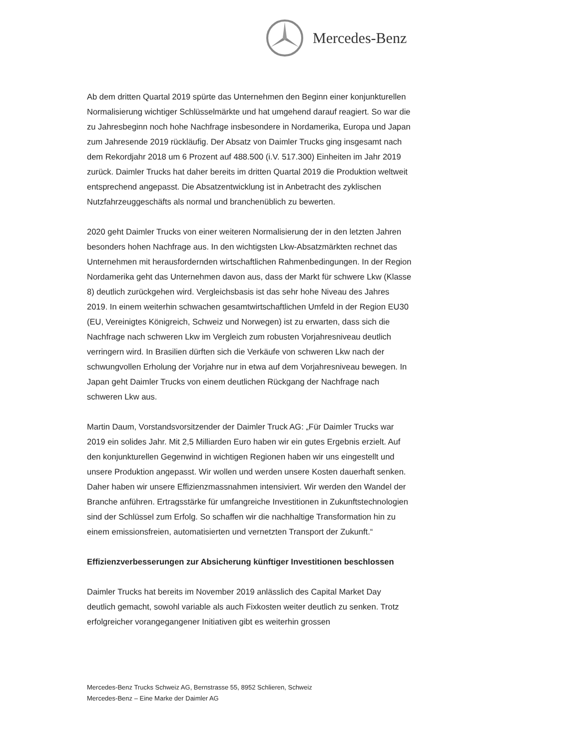Mercedes-Benz
Ab dem dritten Quartal 2019 spürte das Unternehmen den Beginn einer konjunkturellen Normalisierung wichtiger Schlüsselmärkte und hat umgehend darauf reagiert. So war die zu Jahresbeginn noch hohe Nachfrage insbesondere in Nordamerika, Europa und Japan zum Jahresende 2019 rückläufig. Der Absatz von Daimler Trucks ging insgesamt nach dem Rekordjahr 2018 um 6 Prozent auf 488.500 (i.V. 517.300) Einheiten im Jahr 2019 zurück. Daimler Trucks hat daher bereits im dritten Quartal 2019 die Produktion weltweit entsprechend angepasst. Die Absatzentwicklung ist in Anbetracht des zyklischen Nutzfahrzeuggeschäfts als normal und branchenüblich zu bewerten.
2020 geht Daimler Trucks von einer weiteren Normalisierung der in den letzten Jahren besonders hohen Nachfrage aus. In den wichtigsten Lkw-Absatzmärkten rechnet das Unternehmen mit herausfordernden wirtschaftlichen Rahmenbedingungen. In der Region Nordamerika geht das Unternehmen davon aus, dass der Markt für schwere Lkw (Klasse 8) deutlich zurückgehen wird. Vergleichsbasis ist das sehr hohe Niveau des Jahres 2019. In einem weiterhin schwachen gesamtwirtschaftlichen Umfeld in der Region EU30 (EU, Vereinigtes Königreich, Schweiz und Norwegen) ist zu erwarten, dass sich die Nachfrage nach schweren Lkw im Vergleich zum robusten Vorjahresniveau deutlich verringern wird. In Brasilien dürften sich die Verkäufe von schweren Lkw nach der schwungvollen Erholung der Vorjahre nur in etwa auf dem Vorjahresniveau bewegen. In Japan geht Daimler Trucks von einem deutlichen Rückgang der Nachfrage nach schweren Lkw aus.
Martin Daum, Vorstandsvorsitzender der Daimler Truck AG: „Für Daimler Trucks war 2019 ein solides Jahr. Mit 2,5 Milliarden Euro haben wir ein gutes Ergebnis erzielt. Auf den konjunkturellen Gegenwind in wichtigen Regionen haben wir uns eingestellt und unsere Produktion angepasst. Wir wollen und werden unsere Kosten dauerhaft senken. Daher haben wir unsere Effizienzmassnahmen intensiviert. Wir werden den Wandel der Branche anführen. Ertragsstärke für umfangreiche Investitionen in Zukunftstechnologien sind der Schlüssel zum Erfolg. So schaffen wir die nachhaltige Transformation hin zu einem emissionsfreien, automatisierten und vernetzten Transport der Zukunft.“
Effizienzverbesserungen zur Absicherung künftiger Investitionen beschlossen
Daimler Trucks hat bereits im November 2019 anlässlich des Capital Market Day deutlich gemacht, sowohl variable als auch Fixkosten weiter deutlich zu senken. Trotz erfolgreicher vorangegangener Initiativen gibt es weiterhin grossen
Mercedes-Benz Trucks Schweiz AG, Bernstrasse 55, 8952 Schlieren, Schweiz
Mercedes-Benz – Eine Marke der Daimler AG